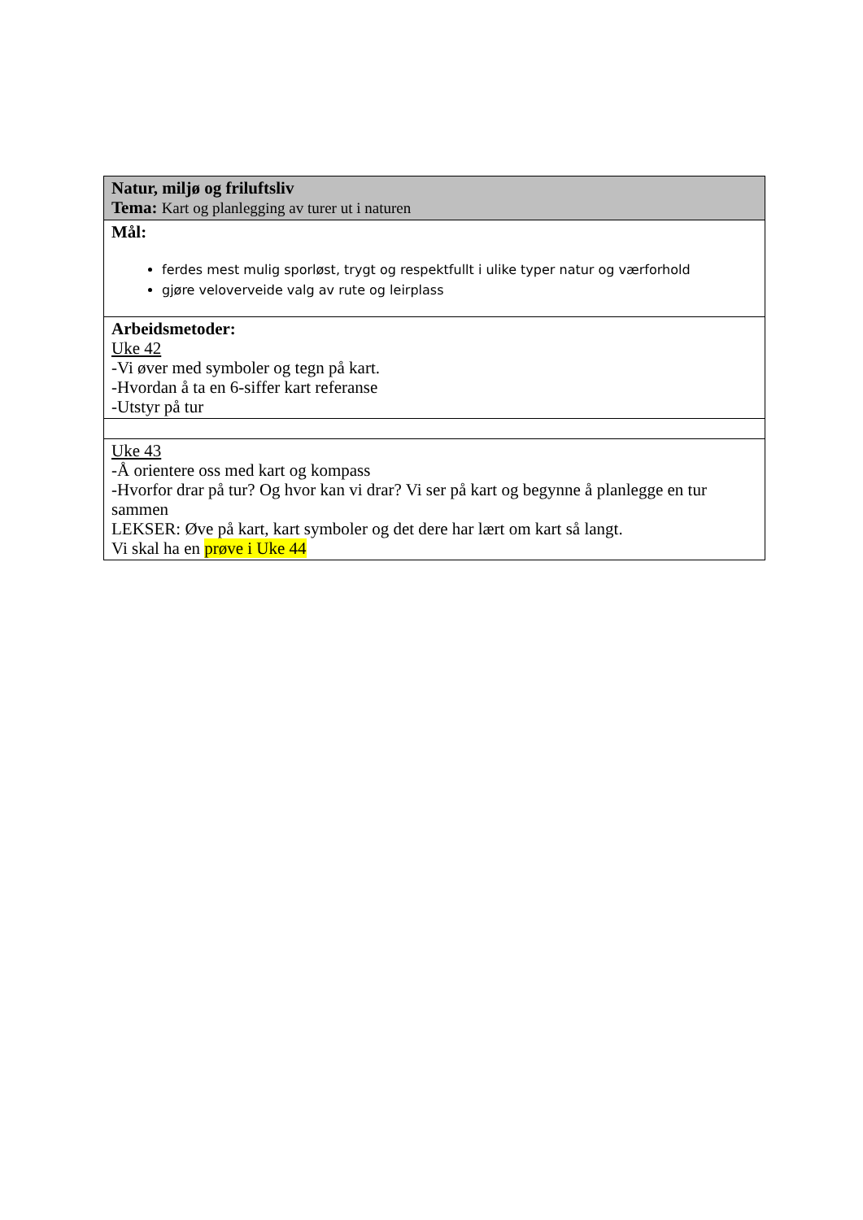| Natur, miljø og friluftsliv Tema: Kart og planlegging av turer ut i naturen |
| Mål: ferdes mest mulig sporløst, trygt og respektfullt i ulike typer natur og værforhold gjøre veloverveide valg av rute og leirplass |
| Arbeidsmetoder: Uke 42 -Vi øver med symboler og tegn på kart. -Hvordan å ta en 6-siffer kart referanse -Utstyr på tur |
| Uke 43 -Å orientere oss med kart og kompass -Hvorfor drar på tur? Og hvor kan vi drar? Vi ser på kart og begynne å planlegge en tur sammen LEKSER: Øve på kart, kart symboler og det dere har lært om kart så langt. Vi skal ha en prøve i Uke 44 |